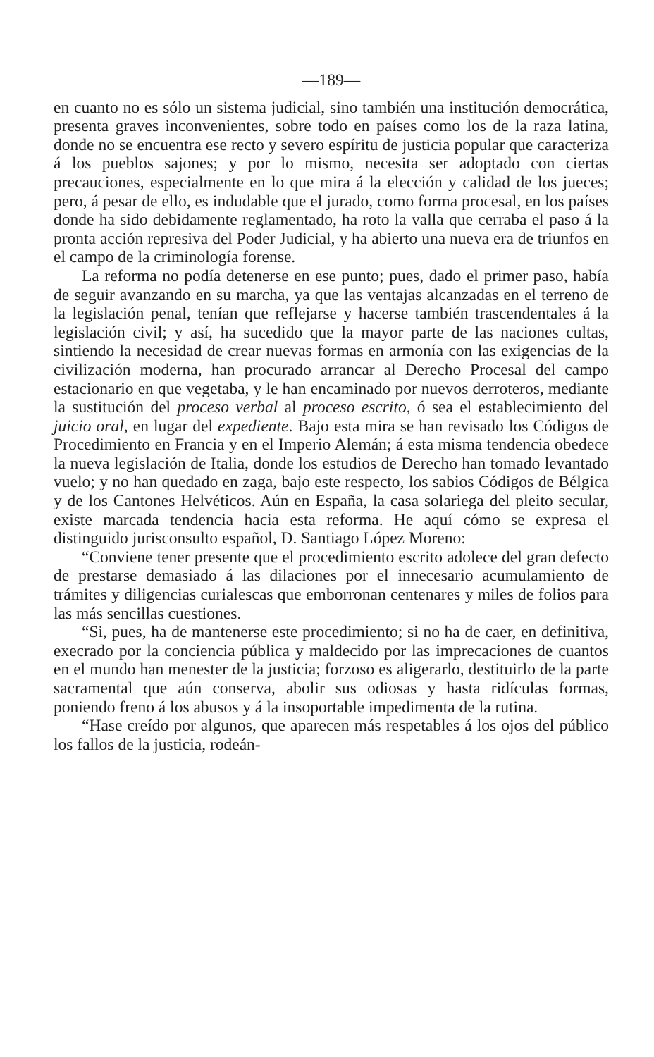—189—
en cuanto no es sólo un sistema judicial, sino también una institución democrática, presenta graves inconvenientes, sobre todo en países como los de la raza latina, donde no se encuentra ese recto y severo espíritu de justicia popular que caracteriza á los pueblos sajones; y por lo mismo, necesita ser adoptado con ciertas precauciones, especialmente en lo que mira á la elección y calidad de los jueces; pero, á pesar de ello, es indudable que el jurado, como forma procesal, en los países donde ha sido debidamente reglamentado, ha roto la valla que cerraba el paso á la pronta acción represiva del Poder Judicial, y ha abierto una nueva era de triunfos en el campo de la criminología forense.
La reforma no podía detenerse en ese punto; pues, dado el primer paso, había de seguir avanzando en su marcha, ya que las ventajas alcanzadas en el terreno de la legislación penal, tenían que reflejarse y hacerse también trascendentales á la legislación civil; y así, ha sucedido que la mayor parte de las naciones cultas, sintiendo la necesidad de crear nuevas formas en armonía con las exigencias de la civilización moderna, han procurado arrancar al Derecho Procesal del campo estacionario en que vegetaba, y le han encaminado por nuevos derroteros, mediante la sustitución del proceso verbal al proceso escrito, ó sea el establecimiento del juicio oral, en lugar del expediente. Bajo esta mira se han revisado los Códigos de Procedimiento en Francia y en el Imperio Alemán; á esta misma tendencia obedece la nueva legislación de Italia, donde los estudios de Derecho han tomado levantado vuelo; y no han quedado en zaga, bajo este respecto, los sabios Códigos de Bélgica y de los Cantones Helvéticos. Aún en España, la casa solariega del pleito secular, existe marcada tendencia hacia esta reforma. He aquí cómo se expresa el distinguido jurisconsulto español, D. Santiago López Moreno:
“Conviene tener presente que el procedimiento escrito adolece del gran defecto de prestarse demasiado á las dilaciones por el innecesario acumulamiento de trámites y diligencias curialescas que emborronan centenares y miles de folios para las más sencillas cuestiones.
“Si, pues, ha de mantenerse este procedimiento; si no ha de caer, en definitiva, execrado por la conciencia pública y maldecido por las imprecaciones de cuantos en el mundo han menester de la justicia; forzoso es aligerarlo, destituirlo de la parte sacramental que aún conserva, abolir sus odiosas y hasta ridículas formas, poniendo freno á los abusos y á la insoportable impedimenta de la rutina.
“Hase creído por algunos, que aparecen más respetables á los ojos del público los fallos de la justicia, rodeán-